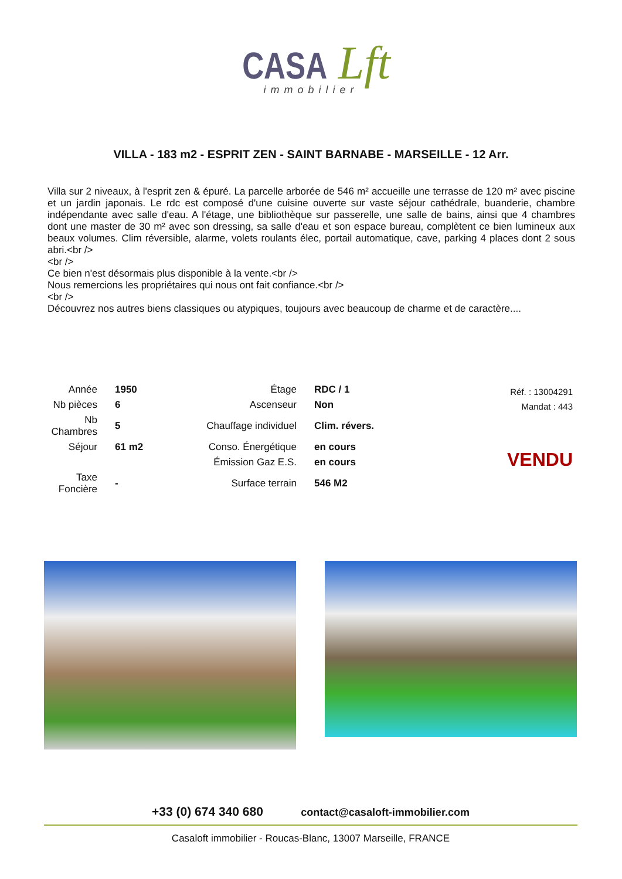CASA Lft
immobilier
VILLA - 183 m2 - ESPRIT ZEN - SAINT BARNABE - MARSEILLE - 12 Arr.
Villa sur 2 niveaux, à l'esprit zen & épuré. La parcelle arborée de 546 m² accueille une terrasse de 120 m² avec piscine et un jardin japonais. Le rdc est composé d'une cuisine ouverte sur vaste séjour cathédrale, buanderie, chambre indépendante avec salle d'eau. A l'étage, une bibliothèque sur passerelle, une salle de bains, ainsi que 4 chambres dont une master de 30 m² avec son dressing, sa salle d'eau et son espace bureau, complètent ce bien lumineux aux beaux volumes. Clim réversible, alarme, volets roulants élec, portail automatique, cave, parking 4 places dont 2 sous abri.<br />
<br />
Ce bien n'est désormais plus disponible à la vente.<br />
Nous remercions les propriétaires qui nous ont fait confiance.<br />
<br />
Découvrez nos autres biens classiques ou atypiques, toujours avec beaucoup de charme et de caractère....
| Année | 1950 | Étage | RDC / 1 |
| Nb pièces | 6 | Ascenseur | Non |
| Nb Chambres | 5 | Chauffage individuel | Clim. révers. |
| Séjour | 61 m2 | Conso. Énergétique | en cours |
| | | Émission Gaz E.S. | en cours |
| Taxe Foncière | - | Surface terrain | 546 M2 |
Réf. : 13004291
Mandat : 443
VENDU
+33 (0) 674 340 680 contact@casaloft-immobilier.com
Casaloft immobilier - Roucas-Blanc, 13007 Marseille, FRANCE